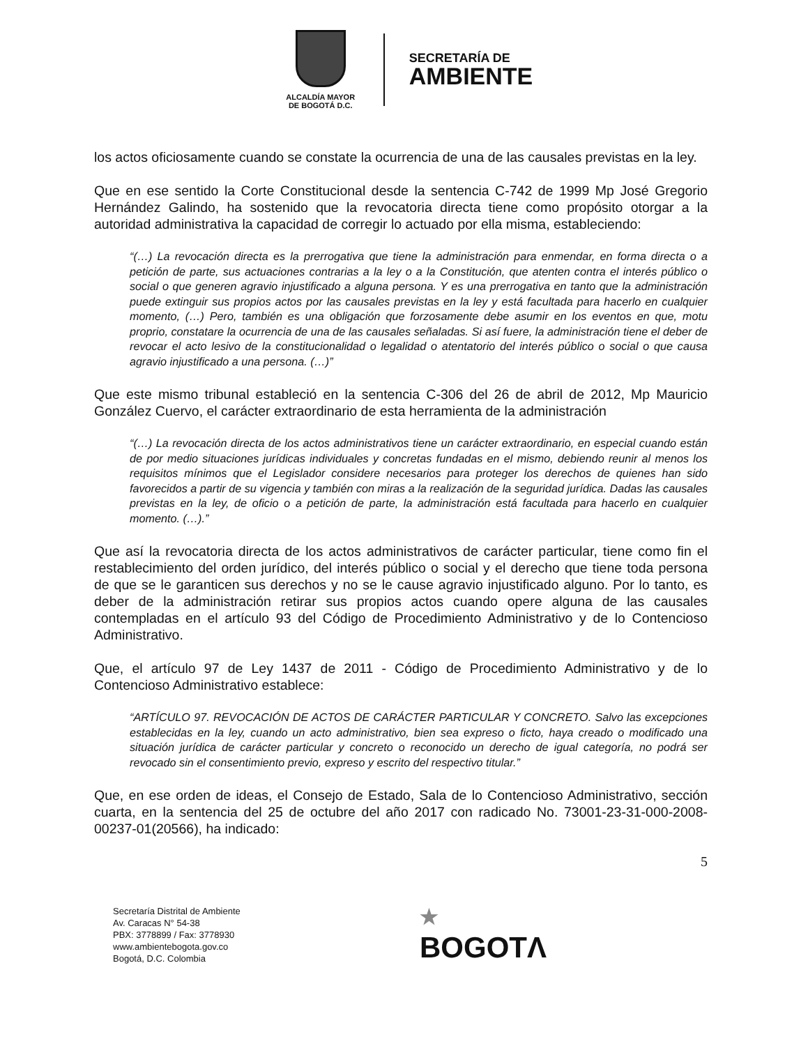ALCALDÍA MAYOR
DE BOGOTÁ D.C.
SECRETARÍA DE
AMBIENTE
los actos oficiosamente cuando se constate la ocurrencia de una de las causales previstas en la ley.
Que en ese sentido la Corte Constitucional desde la sentencia C-742 de 1999 Mp José Gregorio Hernández Galindo, ha sostenido que la revocatoria directa tiene como propósito otorgar a la autoridad administrativa la capacidad de corregir lo actuado por ella misma, estableciendo:
“(…) La revocación directa es la prerrogativa que tiene la administración para enmendar, en forma directa o a petición de parte, sus actuaciones contrarias a la ley o a la Constitución, que atenten contra el interés público o social o que generen agravio injustificado a alguna persona. Y es una prerrogativa en tanto que la administración puede extinguir sus propios actos por las causales previstas en la ley y está facultada para hacerlo en cualquier momento, (…) Pero, también es una obligación que forzosamente debe asumir en los eventos en que, motu proprio, constatare la ocurrencia de una de las causales señaladas. Si así fuere, la administración tiene el deber de revocar el acto lesivo de la constitucionalidad o legalidad o atentatorio del interés público o social o que causa agravio injustificado a una persona. (…)”
Que este mismo tribunal estableció en la sentencia C-306 del 26 de abril de 2012, Mp Mauricio González Cuervo, el carácter extraordinario de esta herramienta de la administración
“(…) La revocación directa de los actos administrativos tiene un carácter extraordinario, en especial cuando están de por medio situaciones jurídicas individuales y concretas fundadas en el mismo, debiendo reunir al menos los requisitos mínimos que el Legislador considere necesarios para proteger los derechos de quienes han sido favorecidos a partir de su vigencia y también con miras a la realización de la seguridad jurídica. Dadas las causales previstas en la ley, de oficio o a petición de parte, la administración está facultada para hacerlo en cualquier momento. (…).”
Que así la revocatoria directa de los actos administrativos de carácter particular, tiene como fin el restablecimiento del orden jurídico, del interés público o social y el derecho que tiene toda persona de que se le garanticen sus derechos y no se le cause agravio injustificado alguno. Por lo tanto, es deber de la administración retirar sus propios actos cuando opere alguna de las causales contempladas en el artículo 93 del Código de Procedimiento Administrativo y de lo Contencioso Administrativo.
Que, el artículo 97 de Ley 1437 de 2011 - Código de Procedimiento Administrativo y de lo Contencioso Administrativo establece:
“ARTÍCULO 97. REVOCACIÓN DE ACTOS DE CARÁCTER PARTICULAR Y CONCRETO. Salvo las excepciones establecidas en la ley, cuando un acto administrativo, bien sea expreso o ficto, haya creado o modificado una situación jurídica de carácter particular y concreto o reconocido un derecho de igual categoría, no podrá ser revocado sin el consentimiento previo, expreso y escrito del respectivo titular.”
Que, en ese orden de ideas, el Consejo de Estado, Sala de lo Contencioso Administrativo, sección cuarta, en la sentencia del 25 de octubre del año 2017 con radicado No. 73001-23-31-000-2008-00237-01(20566), ha indicado:
5
Secretaría Distrital de Ambiente
Av. Caracas N° 54-38
PBX: 3778899 / Fax: 3778930
www.ambientebogota.gov.co
Bogotá, D.C. Colombia
★
BOGOTΛ